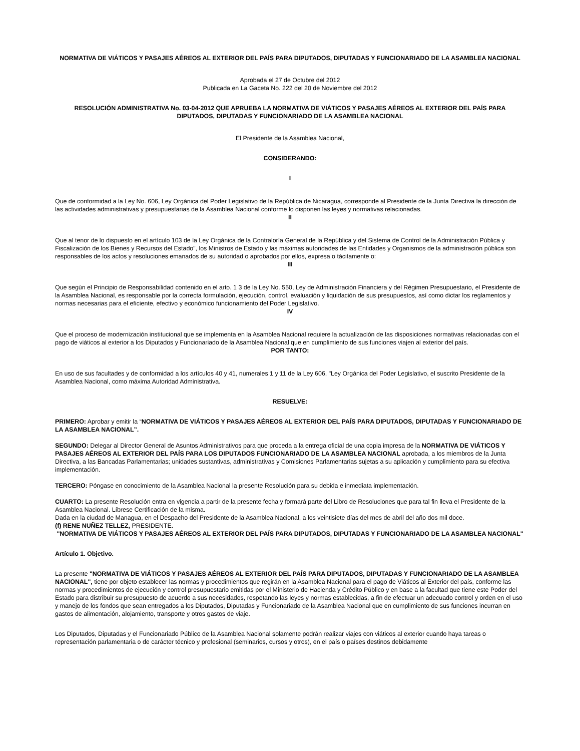NORMATIVA DE VIÁTICOS Y PASAJES AÉREOS AL EXTERIOR DEL PAÍS PARA DIPUTADOS, DIPUTADAS Y FUNCIONARIADO DE LA ASAMBLEA NACIONAL
Aprobada el 27 de Octubre del 2012
Publicada en La Gaceta No. 222 del 20 de Noviembre del 2012
RESOLUCIÓN ADMINISTRATIVA No. 03-04-2012 QUE APRUEBA LA NORMATIVA DE VIÁTICOS Y PASAJES AÉREOS AL EXTERIOR DEL PAÍS PARA DIPUTADOS, DIPUTADAS Y FUNCIONARIADO DE LA ASAMBLEA NACIONAL
El Presidente de la Asamblea Nacional,
CONSIDERANDO:
I
Que de conformidad a la Ley No. 606, Ley Orgánica del Poder Legislativo de la República de Nicaragua, corresponde al Presidente de la Junta Directiva la dirección de las actividades administrativas y presupuestarias de la Asamblea Nacional conforme lo disponen las leyes y normativas relacionadas.
II
Que al tenor de lo dispuesto en el artículo 103 de la Ley Orgánica de la Contraloría General de la República y del Sistema de Control de la Administración Pública y Fiscalización de los Bienes y Recursos del Estado", los Ministros de Estado y las máximas autoridades de las Entidades y Organismos de la administración pública son responsables de los actos y resoluciones emanados de su autoridad o aprobados por ellos, expresa o tácitamente o:
III
Que según el Principio de Responsabilidad contenido en el arto. 1 3 de la Ley No. 550, Ley de Administración Financiera y del Régimen Presupuestario, el Presidente de la Asamblea Nacional, es responsable por la correcta formulación, ejecución, control, evaluación y liquidación de sus presupuestos, así como dictar los reglamentos y normas necesarias para el eficiente, efectivo y económico funcionamiento del Poder Legislativo.
IV
Que el proceso de modernización institucional que se implementa en la Asamblea Nacional requiere la actualización de las disposiciones normativas relacionadas con el pago de viáticos al exterior a los Diputados y Funcionariado de la Asamblea Nacional que en cumplimiento de sus funciones viajen al exterior del país.
POR TANTO:
En uso de sus facultades y de conformidad a los artículos 40 y 41, numerales 1 y 11 de la Ley 606, "Ley Orgánica del Poder Legislativo, el suscrito Presidente de la Asamblea Nacional, como máxima Autoridad Administrativa.
RESUELVE:
PRIMERO: Aprobar y emitir la “NORMATIVA DE VIÁTICOS Y PASAJES AÉREOS AL EXTERIOR DEL PAÍS PARA DIPUTADOS, DIPUTADAS Y FUNCIONARIADO DE LA ASAMBLEA NACIONAL”.
SEGUNDO: Delegar al Director General de Asuntos Administrativos para que proceda a la entrega oficial de una copia impresa de la NORMATIVA DE VIÁTICOS Y PASAJES AÉREOS AL EXTERIOR DEL PAÍS PARA LOS DIPUTADOS FUNCIONARIADO DE LA ASAMBLEA NACIONAL aprobada, a los miembros de la Junta Directiva, a las Bancadas Parlamentarias; unidades sustantivas, administrativas y Comisiones Parlamentarias sujetas a su aplicación y cumplimiento para su efectiva implementación.
TERCERO: Póngase en conocimiento de la Asamblea Nacional la presente Resolución para su debida e inmediata implementación.
CUARTO: La presente Resolución entra en vigencia a partir de la presente fecha y formará parte del Libro de Resoluciones que para tal fin lleva el Presidente de la Asamblea Nacional. Líbrese Certificación de la misma.
Dada en la ciudad de Managua, en el Despacho del Presidente de la Asamblea Nacional, a los veintisiete días del mes de abril del año dos mil doce.
(f) RENE NUÑEZ TELLEZ, PRESIDENTE.
"NORMATIVA DE VIÁTICOS Y PASAJES AÉREOS AL EXTERIOR DEL PAÍS PARA DIPUTADOS, DIPUTADAS Y FUNCIONARIADO DE LA ASAMBLEA NACIONAL"
Artículo 1. Objetivo.
La presente "NORMATIVA DE VIÁTICOS Y PASAJES AÉREOS AL EXTERIOR DEL PAÍS PARA DIPUTADOS, DIPUTADAS Y FUNCIONARIADO DE LA ASAMBLEA NACIONAL", tiene por objeto establecer las normas y procedimientos que regirán en la Asamblea Nacional para el pago de Viáticos al Exterior del país, conforme las normas y procedimientos de ejecución y control presupuestario emitidas por el Ministerio de Hacienda y Crédito Público y en base a la facultad que tiene este Poder del Estado para distribuir su presupuesto de acuerdo a sus necesidades, respetando las leyes y normas establecidas, a fin de efectuar un adecuado control y orden en el uso y manejo de los fondos que sean entregados a los Diputados, Diputadas y Funcionariado de la Asamblea Nacional que en cumplimiento de sus funciones incurran en gastos de alimentación, alojamiento, transporte y otros gastos de viaje.
Los Diputados, Diputadas y el Funcionariado Público de la Asamblea Nacional solamente podrán realizar viajes con viáticos al exterior cuando haya tareas o representación parlamentaria o de carácter técnico y profesional (seminarios, cursos y otros), en el país o países destinos debidamente